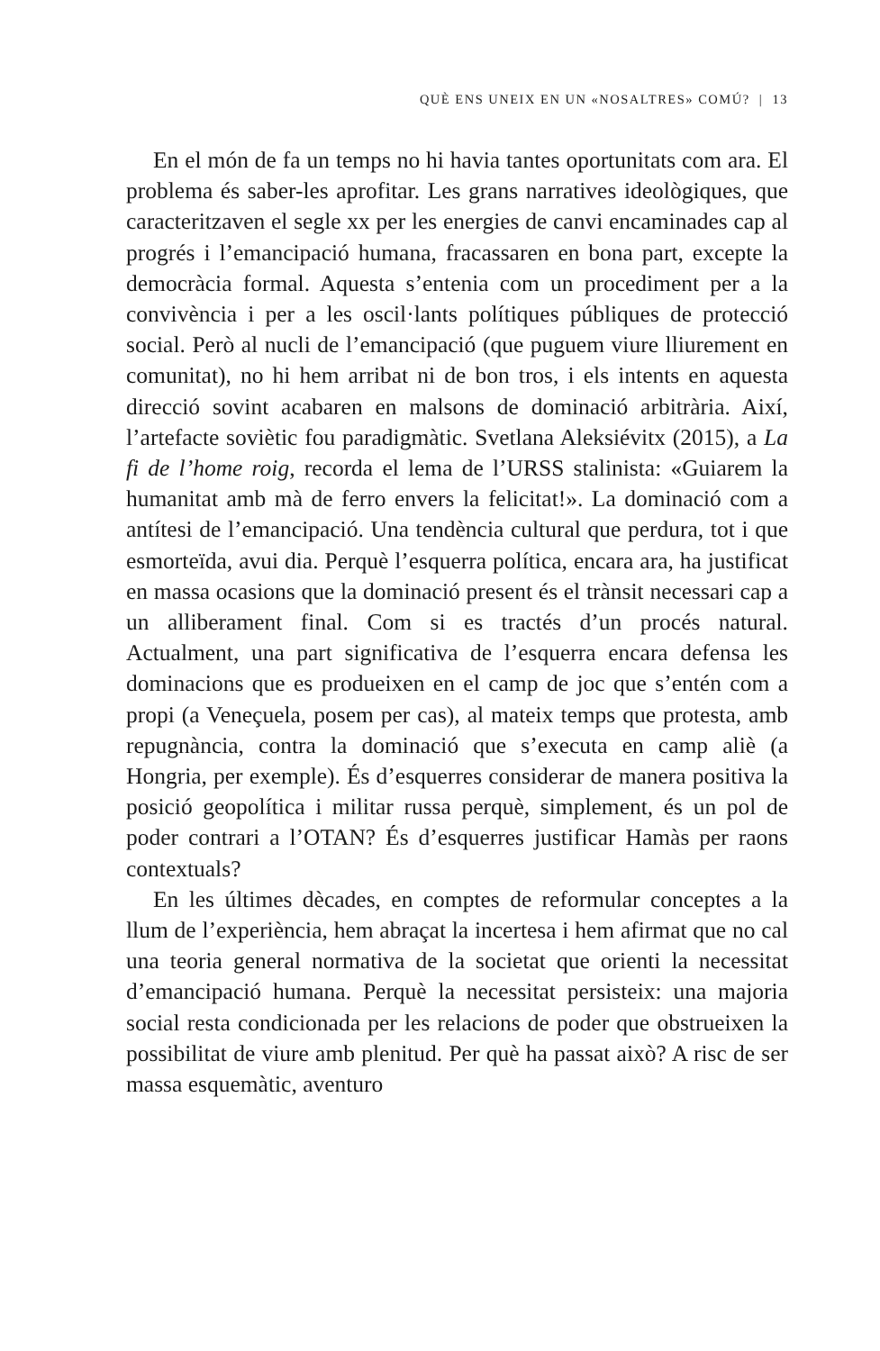QUÈ ENS UNEIX EN UN «NOSALTRES» COMÚ? | 13
En el món de fa un temps no hi havia tantes oportunitats com ara. El problema és saber-les aprofitar. Les grans narratives ideològiques, que caracteritzaven el segle xx per les energies de canvi encaminades cap al progrés i l’emancipació humana, fracassaren en bona part, excepte la democràcia formal. Aquesta s’entenia com un procediment per a la convivència i per a les oscil·lants polítiques públiques de protecció social. Però al nucli de l’emancipació (que puguem viure lliurement en comunitat), no hi hem arribat ni de bon tros, i els intents en aquesta direcció sovint acabaren en malsons de dominació arbitrària. Així, l’artefacte soviètic fou paradigmàtic. Svetlana Aleksiévitx (2015), a La fi de l’home roig, recorda el lema de l’URSS stalinista: «Guiarem la humanitat amb mà de ferro envers la felicitat!». La dominació com a antítesi de l’emancipació. Una tendència cultural que perdura, tot i que esmorteïda, avui dia. Perquè l’esquerra política, encara ara, ha justificat en massa ocasions que la dominació present és el trànsit necessari cap a un alliberament final. Com si es tractés d’un procés natural. Actualment, una part significativa de l’esquerra encara defensa les dominacions que es produeixen en el camp de joc que s’entén com a propi (a Veneçuela, posem per cas), al mateix temps que protesta, amb repugnància, contra la dominació que s’executa en camp aliè (a Hongria, per exemple). És d’esquerres considerar de manera positiva la posició geopolítica i militar russa perquè, simplement, és un pol de poder contrari a l’OTAN? És d’esquerres justificar Hamàs per raons contextuals?
En les últimes dècades, en comptes de reformular conceptes a la llum de l’experiència, hem abraçat la incertesa i hem afirmat que no cal una teoria general normativa de la societat que orienti la necessitat d’emancipació humana. Perquè la necessitat persisteix: una majoria social resta condicionada per les relacions de poder que obstrueixen la possibilitat de viure amb plenitud. Per què ha passat això? A risc de ser massa esquemàtic, aventuro